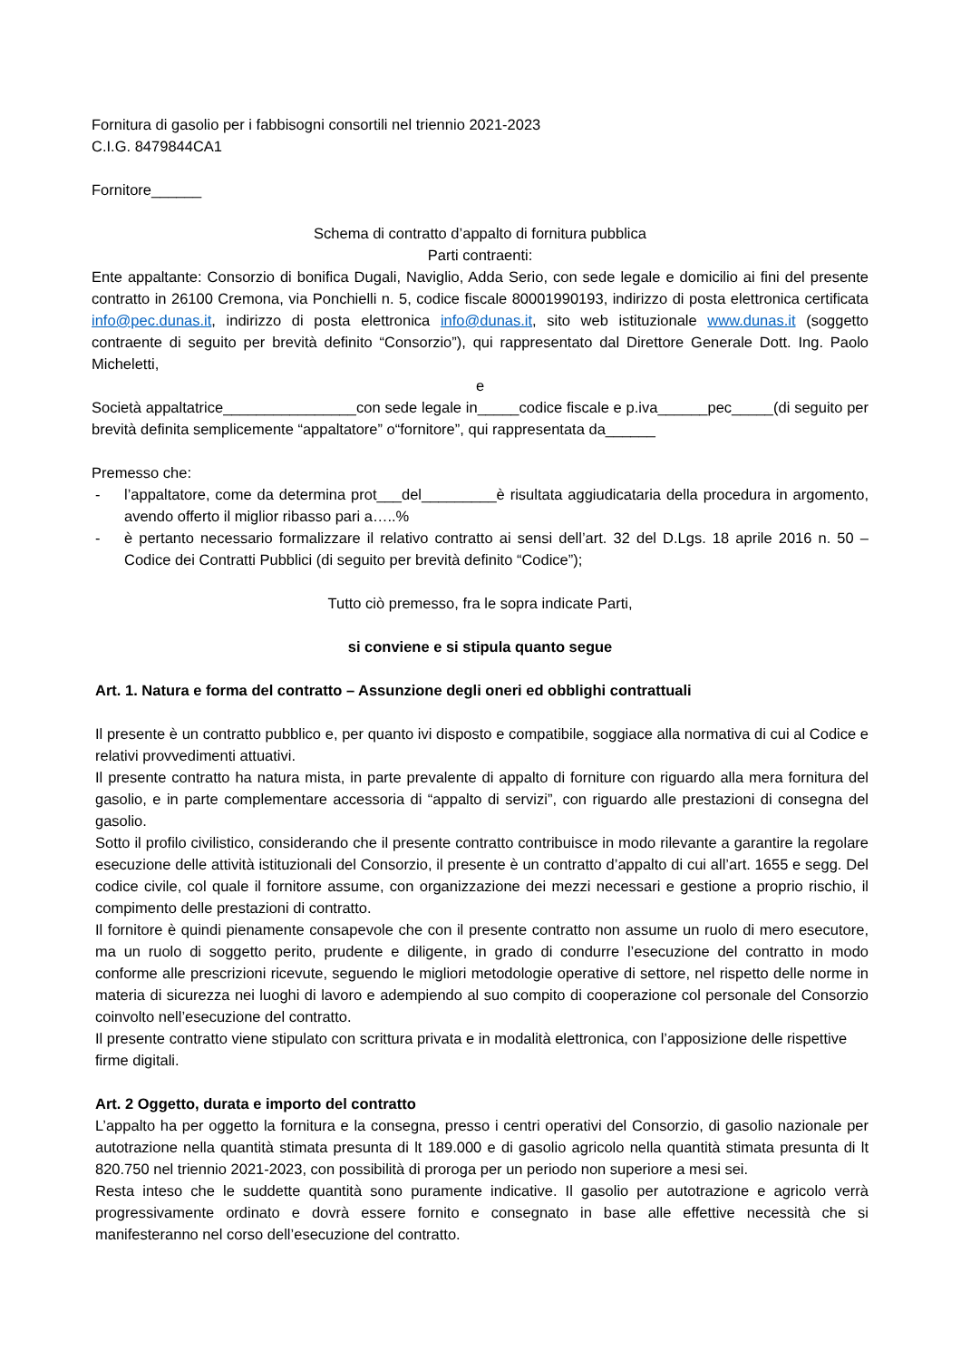Fornitura di gasolio per i fabbisogni consortili nel triennio 2021-2023
C.I.G. 8479844CA1
Fornitore______
Schema di contratto d’appalto di fornitura pubblica
Parti contraenti:
Ente appaltante: Consorzio di bonifica Dugali, Naviglio, Adda Serio, con sede legale e domicilio ai fini del presente contratto in 26100 Cremona, via Ponchielli n. 5, codice fiscale 80001990193, indirizzo di posta elettronica certificata info@pec.dunas.it, indirizzo di posta elettronica info@dunas.it, sito web istituzionale www.dunas.it (soggetto contraente di seguito per brevità definito “Consorzio”), qui rappresentato dal Direttore Generale Dott. Ing. Paolo Micheletti,
e
Società appaltatrice________________con sede legale in_____codice fiscale e p.iva______pec_____(di seguito per brevità definita semplicemente “appaltatore” o“fornitore”, qui rappresentata da______
Premesso che:
- l’appaltatore, come da determina prot___del_________è risultata aggiudicataria della procedura in argomento, avendo offerto il miglior ribasso pari a…..%
- è pertanto necessario formalizzare il relativo contratto ai sensi dell’art. 32 del D.Lgs. 18 aprile 2016 n. 50 – Codice dei Contratti Pubblici (di seguito per brevità definito “Codice”);
Tutto ciò premesso, fra le sopra indicate Parti,
si conviene e si stipula quanto segue
Art. 1. Natura e forma del contratto – Assunzione degli oneri ed obblighi contrattuali
Il presente è un contratto pubblico e, per quanto ivi disposto e compatibile, soggiace alla normativa di cui al Codice e relativi provvedimenti attuativi.
Il presente contratto ha natura mista, in parte prevalente di appalto di forniture con riguardo alla mera fornitura del gasolio, e in parte complementare accessoria di “appalto di servizi”, con riguardo alle prestazioni di consegna del gasolio.
Sotto il profilo civilistico, considerando che il presente contratto contribuisce in modo rilevante a garantire la regolare esecuzione delle attività istituzionali del Consorzio, il presente è un contratto d’appalto di cui all’art. 1655 e segg. Del codice civile, col quale il fornitore assume, con organizzazione dei mezzi necessari e gestione a proprio rischio, il compimento delle prestazioni di contratto.
Il fornitore è quindi pienamente consapevole che con il presente contratto non assume un ruolo di mero esecutore, ma un ruolo di soggetto perito, prudente e diligente, in grado di condurre l’esecuzione del contratto in modo conforme alle prescrizioni ricevute, seguendo le migliori metodologie operative di settore, nel rispetto delle norme in materia di sicurezza nei luoghi di lavoro e adempiendo al suo compito di cooperazione col personale del Consorzio coinvolto nell’esecuzione del contratto.
Il presente contratto viene stipulato con scrittura privata e in modalità elettronica, con l’apposizione delle rispettive firme digitali.
Art. 2 Oggetto, durata e importo del contratto
L’appalto ha per oggetto la fornitura e la consegna, presso i centri operativi del Consorzio, di gasolio nazionale per autotrazione nella quantità stimata presunta di lt 189.000 e di gasolio agricolo nella quantità stimata presunta di lt 820.750 nel triennio 2021-2023, con possibilità di proroga per un periodo non superiore a mesi sei.
Resta inteso che le suddette quantità sono puramente indicative. Il gasolio per autotrazione e agricolo verrà progressivamente ordinato e dovrà essere fornito e consegnato in base alle effettive necessità che si manifesteranno nel corso dell’esecuzione del contratto.